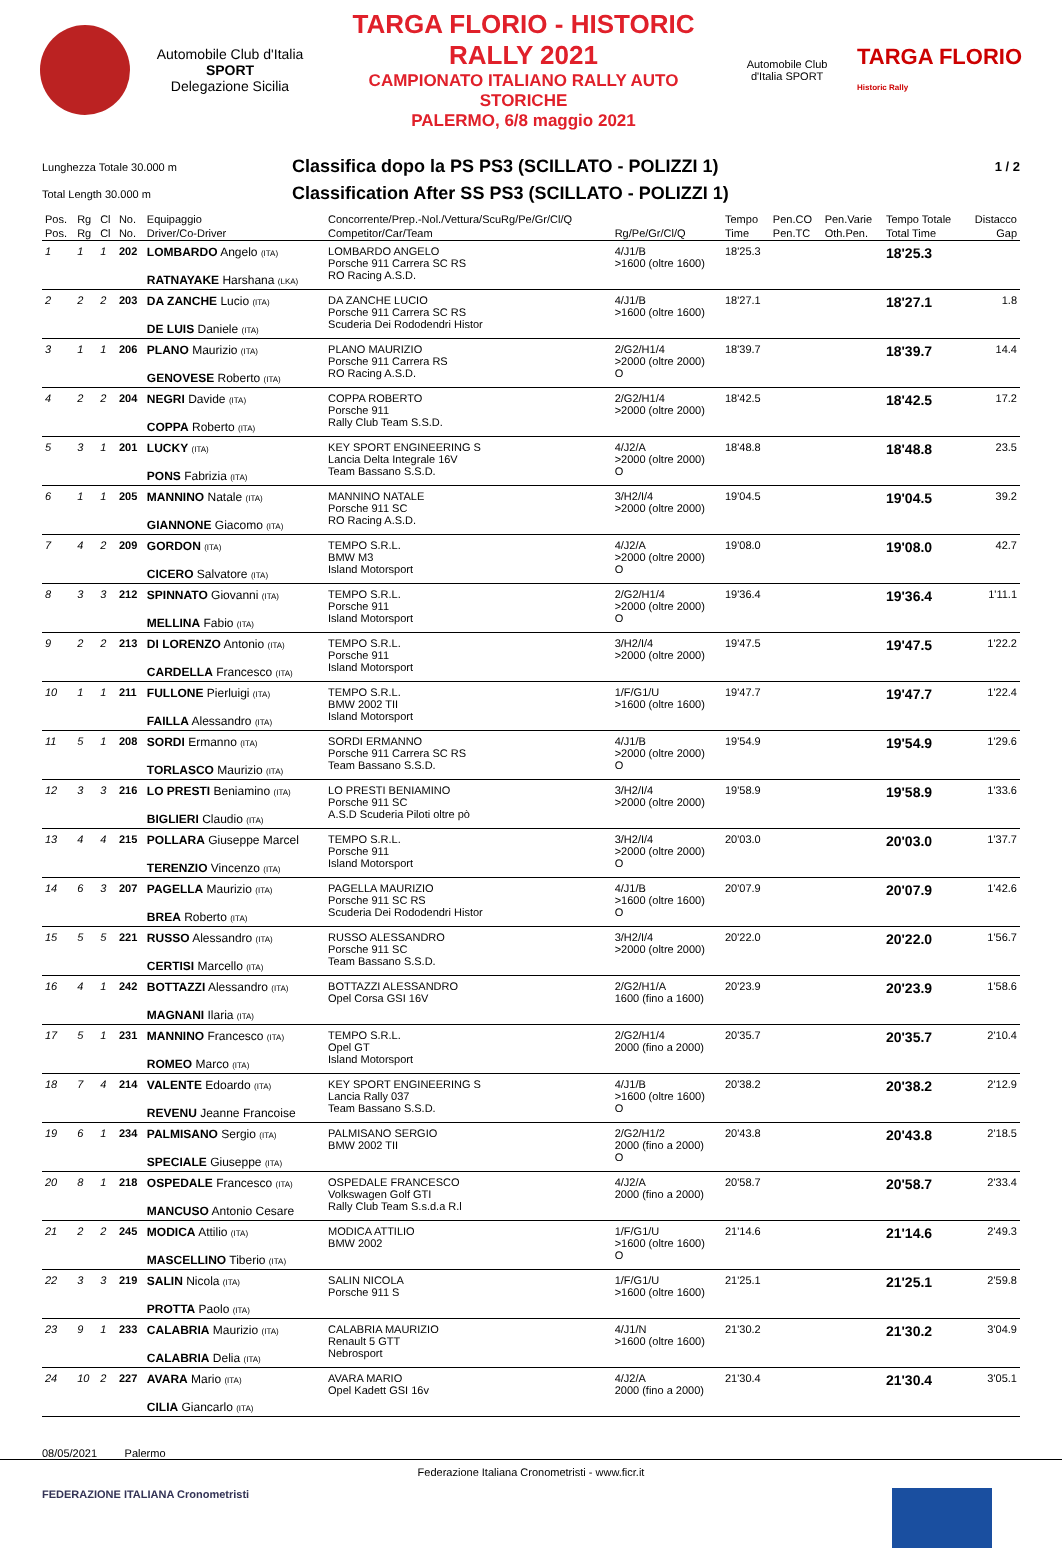Automobile Club d'Italia
SPORT
Delegazione Sicilia
TARGA FLORIO - HISTORIC RALLY 2021
CAMPIONATO ITALIANO RALLY AUTO STORICHE
PALERMO, 6/8 maggio 2021
Automobile Club d'Italia SPORT
TARGA FLORIO
Historic Rally
Lunghezza Totale 30.000 m
Classifica dopo la PS PS3 (SCILLATO - POLIZZI 1)
1 / 2
Total Length 30.000 m
Classification After SS PS3 (SCILLATO - POLIZZI 1)
| Pos. | Rg | Cl | No. | Equipaggio | Concorrente/Prep.-Nol./Vettura/ScuRg/Pe/Gr/Cl/Q | | Tempo | Pen.CO | Pen.Varie | Tempo Totale | Distacco |
| --- | --- | --- | --- | --- | --- | --- | --- | --- | --- | --- | --- |
| Pos. | Rg | Cl | No. | Driver/Co-Driver | Competitor/Car/Team | Rg/Pe/Gr/Cl/Q | Time | Pen.TC | Oth.Pen. | Total Time | Gap |
| 1 | 1 | 1 | 202 | LOMBARDO Angelo (ITA) RATNAYAKE Harshana (LKA) | LOMBARDO ANGELO Porsche 911 Carrera SC RS RO Racing A.S.D. | 4/J1/B >1600 (oltre 1600) | 18'25.3 | | | 18'25.3 | |
| 2 | 2 | 2 | 203 | DA ZANCHE Lucio (ITA) DE LUIS Daniele (ITA) | DA ZANCHE LUCIO Porsche 911 Carrera SC RS Scuderia Dei Rododendri Histor | 4/J1/B >1600 (oltre 1600) | 18'27.1 | | | 18'27.1 | 1.8 |
| 3 | 1 | 1 | 206 | PLANO Maurizio (ITA) GENOVESE Roberto (ITA) | PLANO MAURIZIO Porsche 911 Carrera RS RO Racing A.S.D. | 2/G2/H1/4 >2000 (oltre 2000) O | 18'39.7 | | | 18'39.7 | 14.4 |
| 4 | 2 | 2 | 204 | NEGRI Davide (ITA) COPPA Roberto (ITA) | COPPA ROBERTO Porsche 911 Rally Club Team S.S.D. | 2/G2/H1/4 >2000 (oltre 2000) | 18'42.5 | | | 18'42.5 | 17.2 |
| 5 | 3 | 1 | 201 | LUCKY (ITA) PONS Fabrizia (ITA) | KEY SPORT ENGINEERING S Lancia Delta Integrale 16V Team Bassano S.S.D. | 4/J2/A >2000 (oltre 2000) O | 18'48.8 | | | 18'48.8 | 23.5 |
| 6 | 1 | 1 | 205 | MANNINO Natale (ITA) GIANNONE Giacomo (ITA) | MANNINO NATALE Porsche 911 SC RO Racing A.S.D. | 3/H2/I/4 >2000 (oltre 2000) | 19'04.5 | | | 19'04.5 | 39.2 |
| 7 | 4 | 2 | 209 | GORDON (ITA) CICERO Salvatore (ITA) | TEMPO S.R.L. BMW M3 Island Motorsport | 4/J2/A >2000 (oltre 2000) O | 19'08.0 | | | 19'08.0 | 42.7 |
| 8 | 3 | 3 | 212 | SPINNATO Giovanni (ITA) MELLINA Fabio (ITA) | TEMPO S.R.L. Porsche 911 Island Motorsport | 2/G2/H1/4 >2000 (oltre 2000) O | 19'36.4 | | | 19'36.4 | 1'11.1 |
| 9 | 2 | 2 | 213 | DI LORENZO Antonio (ITA) CARDELLA Francesco (ITA) | TEMPO S.R.L. Porsche 911 Island Motorsport | 3/H2/I/4 >2000 (oltre 2000) | 19'47.5 | | | 19'47.5 | 1'22.2 |
| 10 | 1 | 1 | 211 | FULLONE Pierluigi (ITA) FAILLA Alessandro (ITA) | TEMPO S.R.L. BMW 2002 TII Island Motorsport | 1/F/G1/U >1600 (oltre 1600) | 19'47.7 | | | 19'47.7 | 1'22.4 |
| 11 | 5 | 1 | 208 | SORDI Ermanno (ITA) TORLASCO Maurizio (ITA) | SORDI ERMANNO Porsche 911 Carrera SC RS Team Bassano S.S.D. | 4/J1/B >2000 (oltre 2000) O | 19'54.9 | | | 19'54.9 | 1'29.6 |
| 12 | 3 | 3 | 216 | LO PRESTI Beniamino (ITA) BIGLIERI Claudio (ITA) | LO PRESTI BENIAMINO Porsche 911 SC A.S.D Scuderia Piloti oltre pò | 3/H2/I/4 >2000 (oltre 2000) | 19'58.9 | | | 19'58.9 | 1'33.6 |
| 13 | 4 | 4 | 215 | POLLARA Giuseppe Marcel TERENZIO Vincenzo (ITA) | TEMPO S.R.L. Porsche 911 Island Motorsport | 3/H2/I/4 >2000 (oltre 2000) O | 20'03.0 | | | 20'03.0 | 1'37.7 |
| 14 | 6 | 3 | 207 | PAGELLA Maurizio (ITA) BREA Roberto (ITA) | PAGELLA MAURIZIO Porsche 911 SC RS Scuderia Dei Rododendri Histor | 4/J1/B >1600 (oltre 1600) O | 20'07.9 | | | 20'07.9 | 1'42.6 |
| 15 | 5 | 5 | 221 | RUSSO Alessandro (ITA) CERTISI Marcello (ITA) | RUSSO ALESSANDRO Porsche 911 SC Team Bassano S.S.D. | 3/H2/I/4 >2000 (oltre 2000) | 20'22.0 | | | 20'22.0 | 1'56.7 |
| 16 | 4 | 1 | 242 | BOTTAZZI Alessandro (ITA) MAGNANI Ilaria (ITA) | BOTTAZZI ALESSANDRO Opel Corsa GSI 16V | 2/G2/H1/A 1600 (fino a 1600) | 20'23.9 | | | 20'23.9 | 1'58.6 |
| 17 | 5 | 1 | 231 | MANNINO Francesco (ITA) ROMEO Marco (ITA) | TEMPO S.R.L. Opel GT Island Motorsport | 2/G2/H1/4 2000 (fino a 2000) | 20'35.7 | | | 20'35.7 | 2'10.4 |
| 18 | 7 | 4 | 214 | VALENTE Edoardo (ITA) REVENU Jeanne Francoise | KEY SPORT ENGINEERING S Lancia Rally 037 Team Bassano S.S.D. | 4/J1/B >1600 (oltre 1600) O | 20'38.2 | | | 20'38.2 | 2'12.9 |
| 19 | 6 | 1 | 234 | PALMISANO Sergio (ITA) SPECIALE Giuseppe (ITA) | PALMISANO SERGIO BMW 2002 TII | 2/G2/H1/2 2000 (fino a 2000) O | 20'43.8 | | | 20'43.8 | 2'18.5 |
| 20 | 8 | 1 | 218 | OSPEDALE Francesco (ITA) MANCUSO Antonio Cesare | OSPEDALE FRANCESCO Volkswagen Golf GTI Rally Club Team S.s.d.a R.l | 4/J2/A 2000 (fino a 2000) | 20'58.7 | | | 20'58.7 | 2'33.4 |
| 21 | 2 | 2 | 245 | MODICA Attilio (ITA) MASCELLINO Tiberio (ITA) | MODICA ATTILIO BMW 2002 | 1/F/G1/U >1600 (oltre 1600) O | 21'14.6 | | | 21'14.6 | 2'49.3 |
| 22 | 3 | 3 | 219 | SALIN Nicola (ITA) PROTTA Paolo (ITA) | SALIN NICOLA Porsche 911 S | 1/F/G1/U >1600 (oltre 1600) | 21'25.1 | | | 21'25.1 | 2'59.8 |
| 23 | 9 | 1 | 233 | CALABRIA Maurizio (ITA) CALABRIA Delia (ITA) | CALABRIA MAURIZIO Renault 5 GTT Nebrosport | 4/J1/N >1600 (oltre 1600) | 21'30.2 | | | 21'30.2 | 3'04.9 |
| 24 | 10 | 2 | 227 | AVARA Mario (ITA) CILIA Giancarlo (ITA) | AVARA MARIO Opel Kadett GSI 16v | 4/J2/A 2000 (fino a 2000) | 21'30.4 | | | 21'30.4 | 3'05.1 |
08/05/2021 Palermo
Federazione Italiana Cronometristi - www.ficr.it
FEDERAZIONE ITALIANA Cronometristi